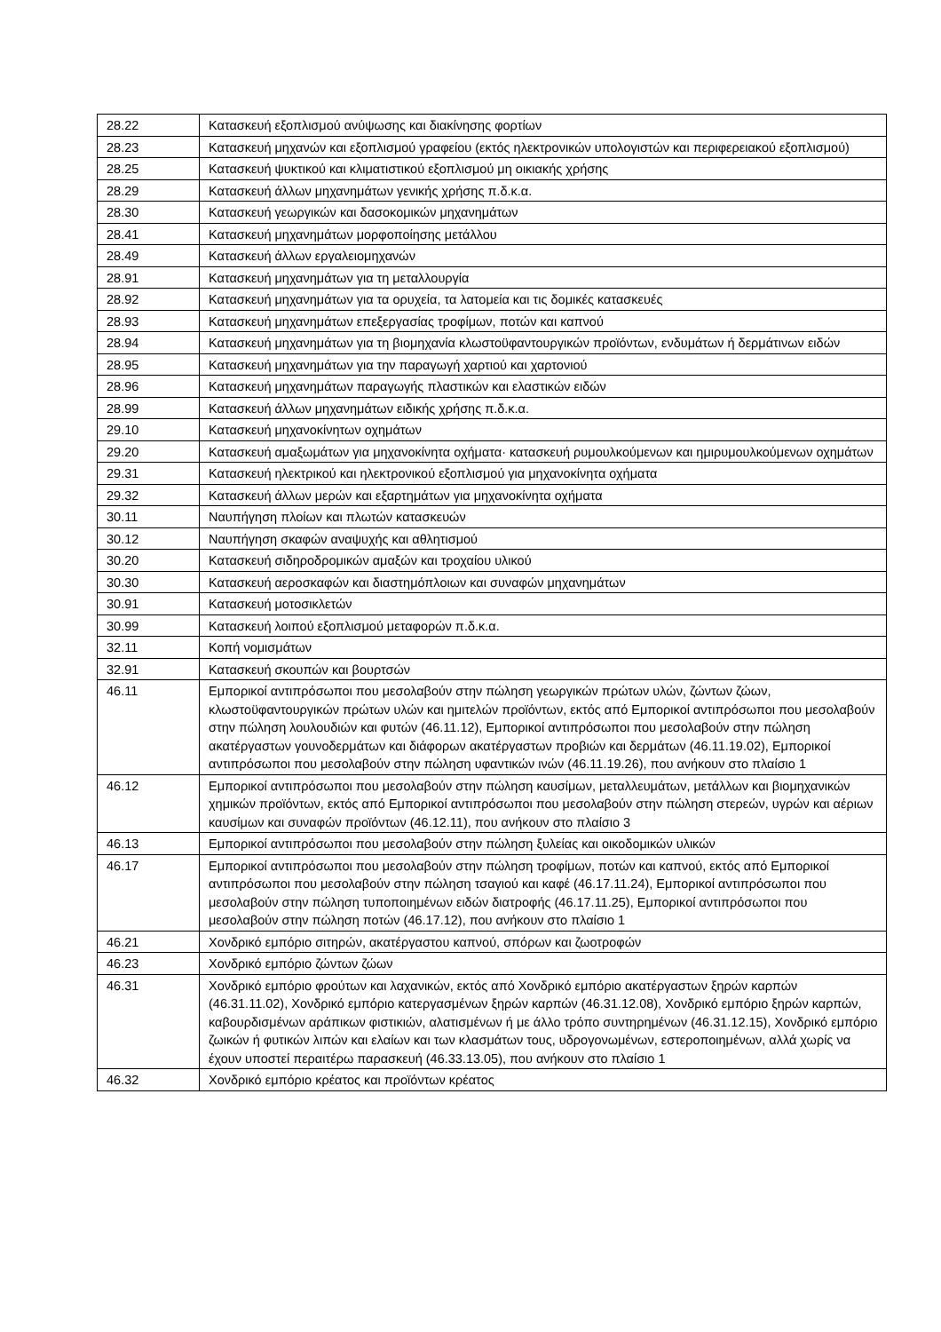| 28.22 | Κατασκευή εξοπλισμού ανύψωσης και διακίνησης φορτίων |
| 28.23 | Κατασκευή μηχανών και εξοπλισμού γραφείου (εκτός ηλεκτρονικών υπολογιστών και περιφερειακού εξοπλισμού) |
| 28.25 | Κατασκευή ψυκτικού και κλιματιστικού εξοπλισμού μη οικιακής χρήσης |
| 28.29 | Κατασκευή άλλων μηχανημάτων γενικής χρήσης π.δ.κ.α. |
| 28.30 | Κατασκευή γεωργικών και δασοκομικών μηχανημάτων |
| 28.41 | Κατασκευή μηχανημάτων μορφοποίησης μετάλλου |
| 28.49 | Κατασκευή άλλων εργαλειομηχανών |
| 28.91 | Κατασκευή μηχανημάτων για τη μεταλλουργία |
| 28.92 | Κατασκευή μηχανημάτων για τα ορυχεία, τα λατομεία και τις δομικές κατασκευές |
| 28.93 | Κατασκευή μηχανημάτων επεξεργασίας τροφίμων, ποτών και καπνού |
| 28.94 | Κατασκευή μηχανημάτων για τη βιομηχανία κλωστοϋφαντουργικών προϊόντων, ενδυμάτων ή δερμάτινων ειδών |
| 28.95 | Κατασκευή μηχανημάτων για την παραγωγή χαρτιού και χαρτονιού |
| 28.96 | Κατασκευή μηχανημάτων παραγωγής πλαστικών και ελαστικών ειδών |
| 28.99 | Κατασκευή άλλων μηχανημάτων ειδικής χρήσης π.δ.κ.α. |
| 29.10 | Κατασκευή μηχανοκίνητων οχημάτων |
| 29.20 | Κατασκευή αμαξωμάτων για μηχανοκίνητα οχήματα· κατασκευή ρυμουλκούμενων και ημιρυμουλκούμενων οχημάτων |
| 29.31 | Κατασκευή ηλεκτρικού και ηλεκτρονικού εξοπλισμού για μηχανοκίνητα οχήματα |
| 29.32 | Κατασκευή άλλων μερών και εξαρτημάτων για μηχανοκίνητα οχήματα |
| 30.11 | Ναυπήγηση πλοίων και πλωτών κατασκευών |
| 30.12 | Ναυπήγηση σκαφών αναψυχής και αθλητισμού |
| 30.20 | Κατασκευή σιδηροδρομικών αμαξών και τροχαίου υλικού |
| 30.30 | Κατασκευή αεροσκαφών και διαστημόπλοιων και συναφών μηχανημάτων |
| 30.91 | Κατασκευή μοτοσικλετών |
| 30.99 | Κατασκευή λοιπού εξοπλισμού μεταφορών π.δ.κ.α. |
| 32.11 | Κοπή νομισμάτων |
| 32.91 | Κατασκευή σκουπών και βουρτσών |
| 46.11 | Εμπορικοί αντιπρόσωποι που μεσολαβούν στην πώληση γεωργικών πρώτων υλών, ζώντων ζώων, κλωστοϋφαντουργικών πρώτων υλών και ημιτελών προϊόντων, εκτός από Εμπορικοί αντιπρόσωποι που μεσολαβούν στην πώληση λουλουδιών και φυτών (46.11.12), Εμπορικοί αντιπρόσωποι που μεσολαβούν στην πώληση ακατέργαστων γουνοδερμάτων και διάφορων ακατέργαστων προβιών και δερμάτων (46.11.19.02), Εμπορικοί αντιπρόσωποι που μεσολαβούν στην πώληση υφαντικών ινών (46.11.19.26), που ανήκουν στο πλαίσιο 1 |
| 46.12 | Εμπορικοί αντιπρόσωποι που μεσολαβούν στην πώληση καυσίμων, μεταλλευμάτων, μετάλλων και βιομηχανικών χημικών προϊόντων, εκτός από Εμπορικοί αντιπρόσωποι που μεσολαβούν στην πώληση στερεών, υγρών και αέριων καυσίμων και συναφών προϊόντων (46.12.11), που ανήκουν στο πλαίσιο 3 |
| 46.13 | Εμπορικοί αντιπρόσωποι που μεσολαβούν στην πώληση ξυλείας και οικοδομικών υλικών |
| 46.17 | Εμπορικοί αντιπρόσωποι που μεσολαβούν στην πώληση τροφίμων, ποτών και καπνού, εκτός από Εμπορικοί αντιπρόσωποι που μεσολαβούν στην πώληση τσαγιού και καφέ (46.17.11.24), Εμπορικοί αντιπρόσωποι που μεσολαβούν στην πώληση τυποποιημένων ειδών διατροφής (46.17.11.25), Εμπορικοί αντιπρόσωποι που μεσολαβούν στην πώληση ποτών (46.17.12), που ανήκουν στο πλαίσιο 1 |
| 46.21 | Χονδρικό εμπόριο σιτηρών, ακατέργαστου καπνού, σπόρων και ζωοτροφών |
| 46.23 | Χονδρικό εμπόριο ζώντων ζώων |
| 46.31 | Χονδρικό εμπόριο φρούτων και λαχανικών, εκτός από Χονδρικό εμπόριο ακατέργαστων ξηρών καρπών (46.31.11.02), Χονδρικό εμπόριο κατεργασμένων ξηρών καρπών (46.31.12.08), Χονδρικό εμπόριο ξηρών καρπών, καβουρδισμένων αράπικων φιστικιών, αλατισμένων ή με άλλο τρόπο συντηρημένων (46.31.12.15), Χονδρικό εμπόριο ζωικών ή φυτικών λιπών και ελαίων και των κλασμάτων τους, υδρογονωμένων, εστεροποιημένων, αλλά χωρίς να έχουν υποστεί περαιτέρω παρασκευή (46.33.13.05), που ανήκουν στο πλαίσιο 1 |
| 46.32 | Χονδρικό εμπόριο κρέατος και προϊόντων κρέατος |